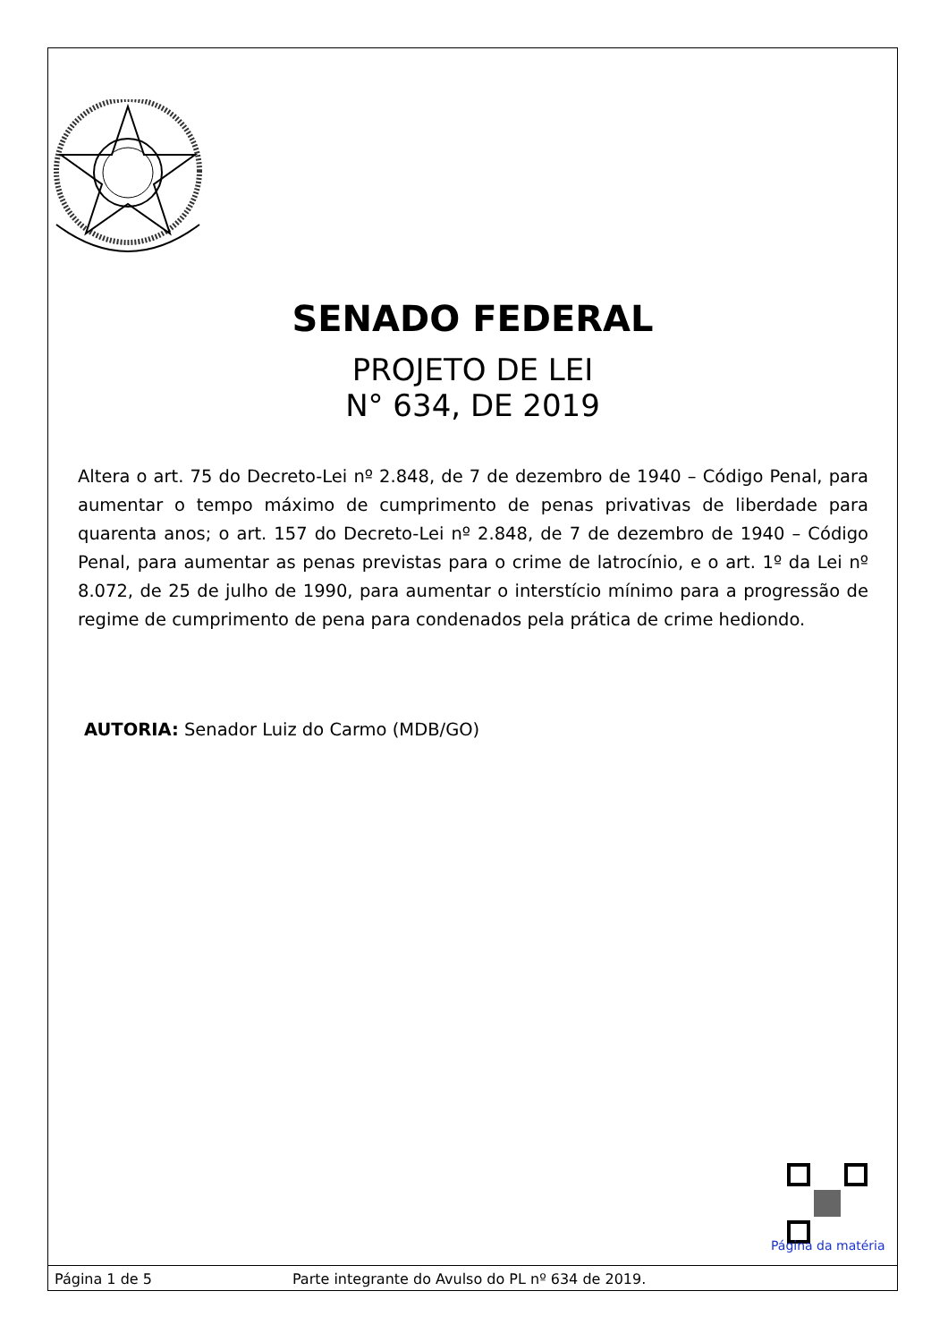SENADO FEDERAL
PROJETO DE LEI
N° 634, DE 2019
Altera o art. 75 do Decreto-Lei nº 2.848, de 7 de dezembro de 1940 – Código Penal, para aumentar o tempo máximo de cumprimento de penas privativas de liberdade para quarenta anos; o art. 157 do Decreto-Lei nº 2.848, de 7 de dezembro de 1940 – Código Penal, para aumentar as penas previstas para o crime de latrocínio, e o art. 1º da Lei nº 8.072, de 25 de julho de 1990, para aumentar o interstício mínimo para a progressão de regime de cumprimento de pena para condenados pela prática de crime hediondo.
AUTORIA: Senador Luiz do Carmo (MDB/GO)
Página da matéria
Página 1 de 5 Parte integrante do Avulso do PL nº 634 de 2019.